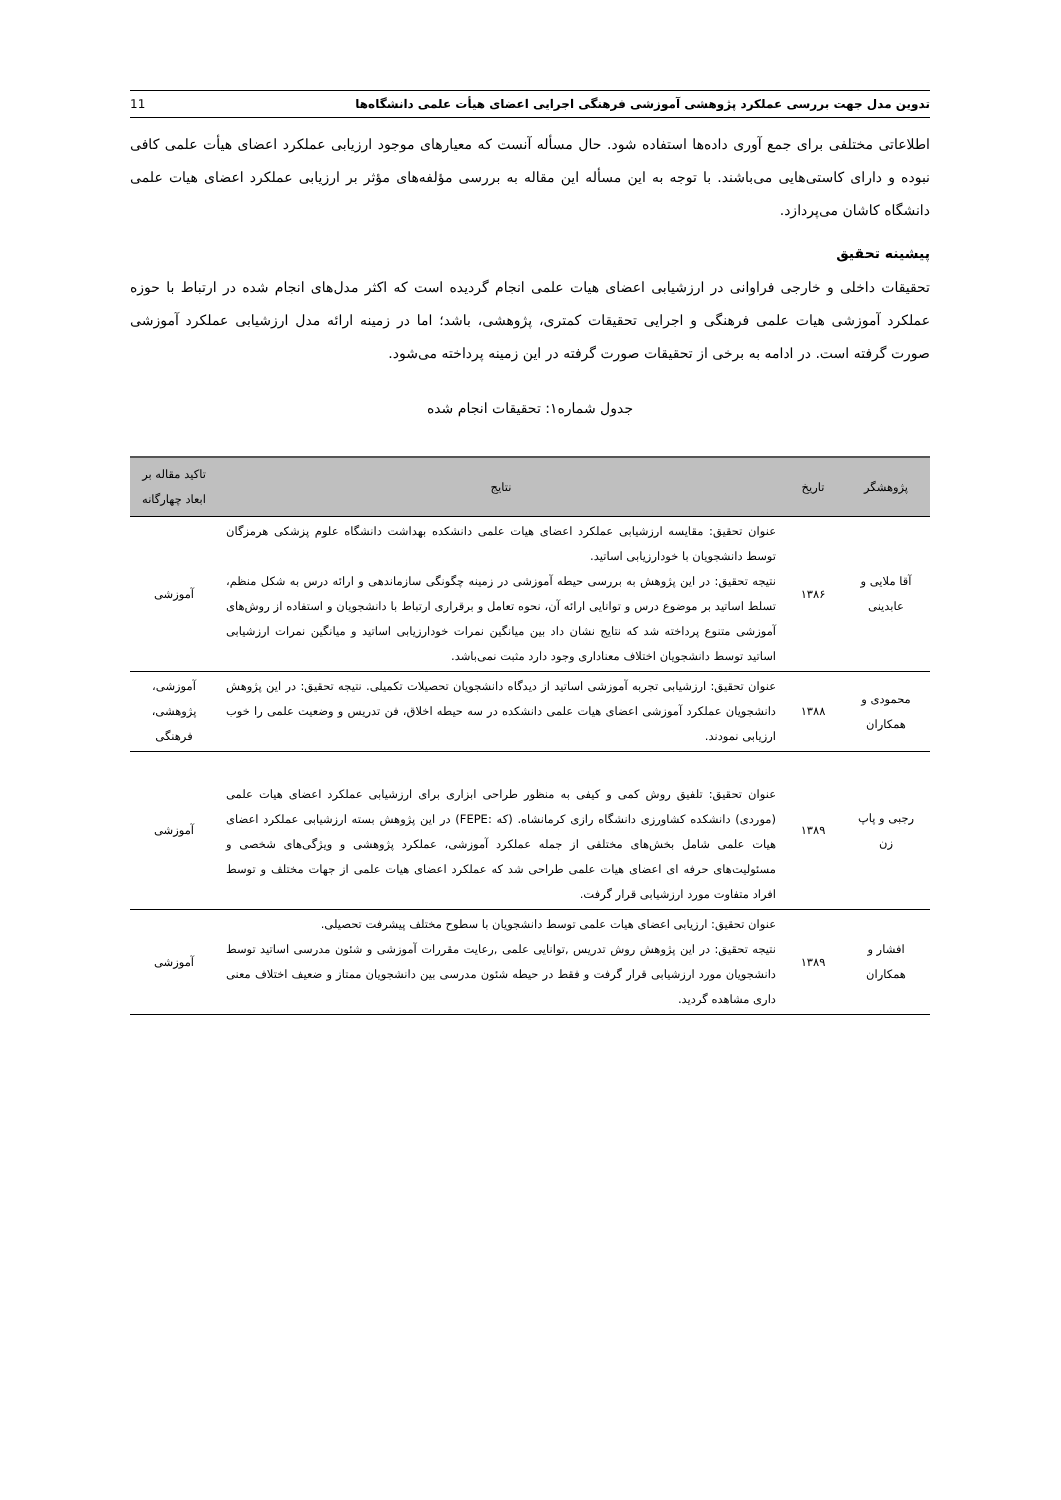تدوین مدل جهت بررسی عملکرد پژوهشی آموزشی فرهنگی اجرایی اعضای هیأت علمی دانشگاه‌ها 11
اطلاعاتی مختلفی برای جمع آوری داده‌ها استفاده شود. حال مسأله آنست که معیارهای موجود ارزیابی عملکرد اعضای هیأت علمی کافی نبوده و دارای کاستی‌هایی می‌باشند. با توجه به این مسأله این مقاله به بررسی مؤلفه‌های مؤثر بر ارزیابی عملکرد اعضای هیات علمی دانشگاه کاشان می‌پردازد.
پیشینه تحقیق
تحقیقات داخلی و خارجی فراوانی در ارزشیابی اعضای هیات علمی انجام گردیده است که اکثر مدل‌های انجام شده در ارتباط با حوزه عملکرد آموزشی هیات علمی فرهنگی و اجرایی تحقیقات کمتری، پژوهشی، باشد؛ اما در زمینه ارائه مدل ارزشیابی عملکرد آموزشی صورت گرفته است. در ادامه به برخی از تحقیقات صورت گرفته در این زمینه پرداخته می‌شود.
جدول شماره۱: تحقیقات انجام شده
| پژوهشگر | تاریخ | نتایج | تاکید مقاله بر ابعاد چهارگانه |
| --- | --- | --- | --- |
| آقا ملایی و عابدینی | ۱۳۸۶ | عنوان تحقیق: مقایسه ارزشیابی عملکرد اعضای هیات علمی دانشکده بهداشت دانشگاه علوم پزشکی هرمزگان توسط دانشجویان با خودارزیابی اساتید. نتیجه تحقیق: در این پژوهش به بررسی حیطه آموزشی در زمینه چگونگی سازماندهی و ارائه درس به شکل منظم، تسلط اساتید بر موضوع درس و توانایی ارائه آن، نحوه تعامل و برقراری ارتباط با دانشجویان و استفاده از روش‌های آموزشی متنوع پرداخته شد که نتایج نشان داد بین میانگین نمرات خودارزیابی اساتید و میانگین نمرات ارزشیابی اساتید توسط دانشجویان اختلاف معناداری وجود دارد مثبت نمی‌باشد. | آموزشی |
| محمودی و همکاران | ۱۳۸۸ | عنوان تحقیق: ارزشیابی تجربه آموزشی اساتید از دیدگاه دانشجویان تحصیلات تکمیلی. نتیجه تحقیق: در این پژوهش دانشجویان عملکرد آموزشی اعضای هیات علمی دانشکده در سه حیطه اخلاق، فن تدریس و وضعیت علمی را خوب ارزیابی نمودند. | آموزشی، پژوهشی، فرهنگی |
| رجبی و پاپ زن | ۱۳۸۹ | عنوان تحقیق: تلفیق روش کمی و کیفی به منظور طراحی ابزاری برای ارزشیابی عملکرد اعضای هیات علمی (موردی) دانشکده کشاورزی دانشگاه رازی کرمانشاه. (که :FEPE) در این پژوهش بسته ارزشیابی عملکرد اعضای هیات علمی شامل بخش‌های مختلفی از جمله عملکرد آموزشی، عملکرد پژوهشی و ویژگی‌های شخصی و مسئولیت‌های حرفه ای اعضای هیات علمی طراحی شد که عملکرد اعضای هیات علمی از جهات مختلف و توسط افراد متفاوت مورد ارزشیابی قرار گرفت. | آموزشی |
| افشار و همکاران | ۱۳۸۹ | عنوان تحقیق: ارزیابی اعضای هیات علمی توسط دانشجویان با سطوح مختلف پیشرفت تحصیلی. نتیجه تحقیق: در این پژوهش روش تدریس ,توانایی علمی ,رعایت مقررات آموزشی و شئون مدرسی اساتید توسط دانشجویان مورد ارزشیابی قرار گرفت و فقط در حیطه شئون مدرسی بین دانشجویان ممتاز و ضعیف اختلاف معنی داری مشاهده گردید. | آموزشی |